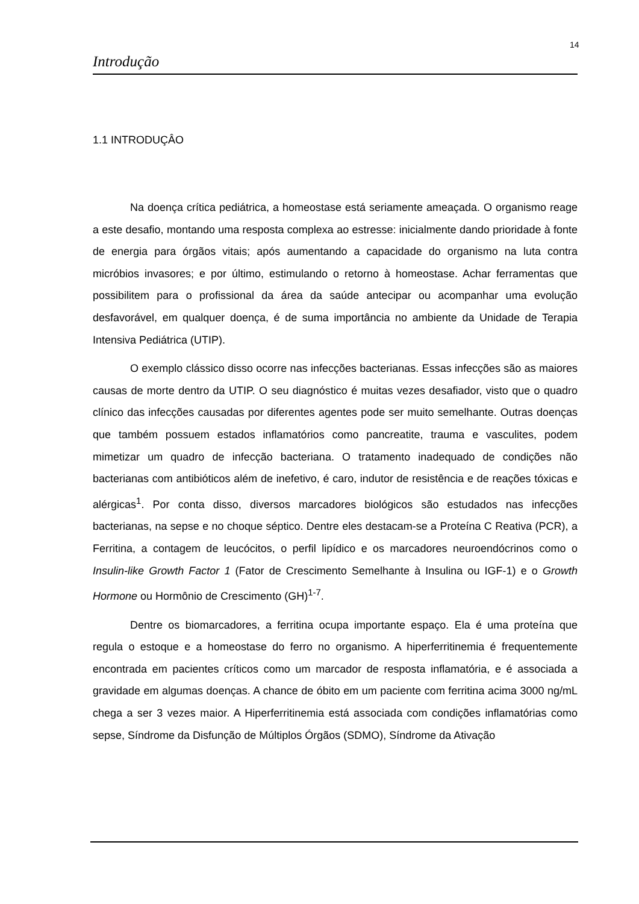14
Introdução
1.1 INTRODUÇÂO
Na doença crítica pediátrica, a homeostase está seriamente ameaçada. O organismo reage a este desafio, montando uma resposta complexa ao estresse: inicialmente dando prioridade à fonte de energia para órgãos vitais; após aumentando a capacidade do organismo na luta contra micróbios invasores; e por último, estimulando o retorno à homeostase. Achar ferramentas que possibilitem para o profissional da área da saúde antecipar ou acompanhar uma evolução desfavorável, em qualquer doença, é de suma importância no ambiente da Unidade de Terapia Intensiva Pediátrica (UTIP).
O exemplo clássico disso ocorre nas infecções bacterianas. Essas infecções são as maiores causas de morte dentro da UTIP. O seu diagnóstico é muitas vezes desafiador, visto que o quadro clínico das infecções causadas por diferentes agentes pode ser muito semelhante. Outras doenças que também possuem estados inflamatórios como pancreatite, trauma e vasculites, podem mimetizar um quadro de infecção bacteriana. O tratamento inadequado de condições não bacterianas com antibióticos além de inefetivo, é caro, indutor de resistência e de reações tóxicas e alérgicas<sup>1</sup>. Por conta disso, diversos marcadores biológicos são estudados nas infecções bacterianas, na sepse e no choque séptico. Dentre eles destacam-se a Proteína C Reativa (PCR), a Ferritina, a contagem de leucócitos, o perfil lipídico e os marcadores neuroendócrinos como o Insulin-like Growth Factor 1 (Fator de Crescimento Semelhante à Insulina ou IGF-1) e o Growth Hormone ou Hormônio de Crescimento (GH)<sup>1-7</sup>.
Dentre os biomarcadores, a ferritina ocupa importante espaço. Ela é uma proteína que regula o estoque e a homeostase do ferro no organismo. A hiperferritinemia é frequentemente encontrada em pacientes críticos como um marcador de resposta inflamatória, e é associada a gravidade em algumas doenças. A chance de óbito em um paciente com ferritina acima 3000 ng/mL chega a ser 3 vezes maior. A Hiperferritinemia está associada com condições inflamatórias como sepse, Síndrome da Disfunção de Múltiplos Órgãos (SDMO), Síndrome da Ativação